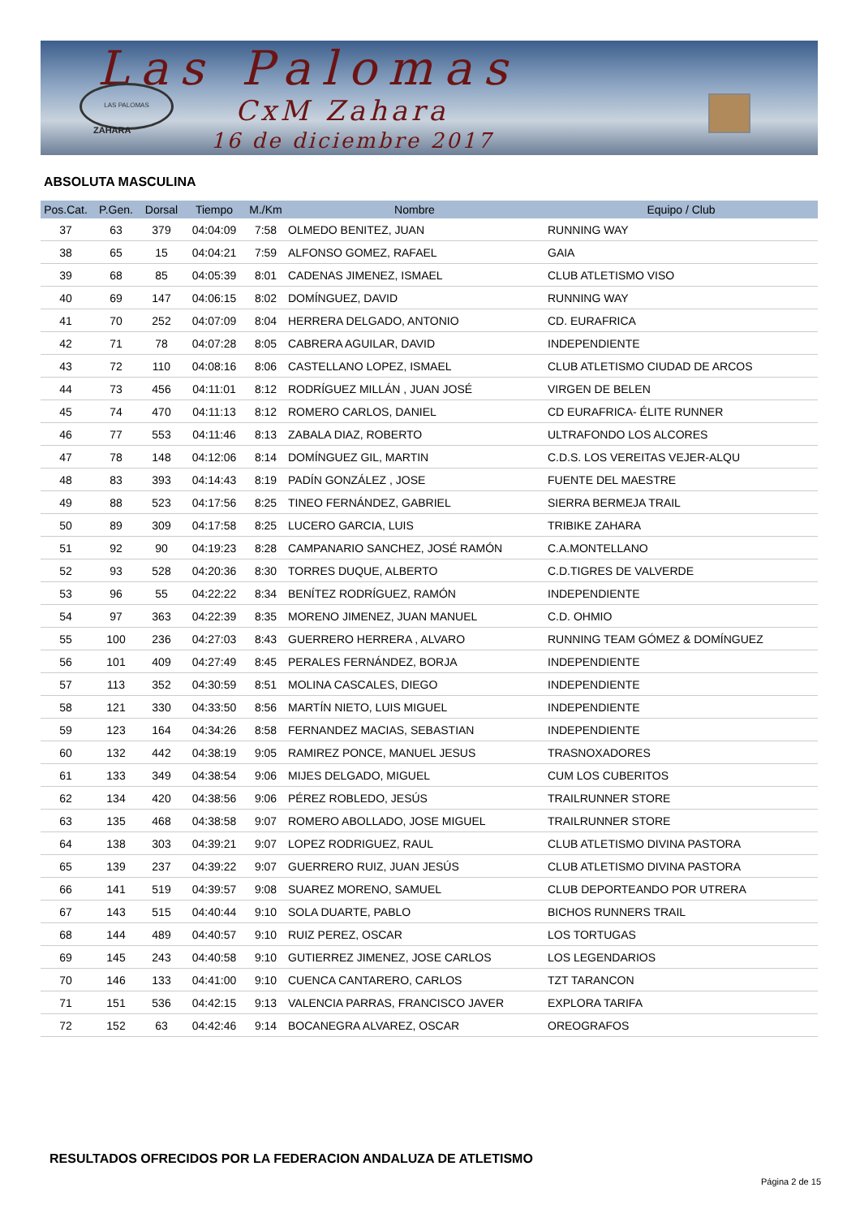Las Palomas
LAS PALOMAS
CxM Zahara
ZAHARA 16 de diciembre 2017
ABSOLUTA MASCULINA
| Pos.Cat. | P.Gen. | Dorsal | Tiempo | M./Km | Nombre | Equipo / Club |
| --- | --- | --- | --- | --- | --- | --- |
| 37 | 63 | 379 | 04:04:09 | 7:58 | OLMEDO BENITEZ, JUAN | RUNNING WAY |
| 38 | 65 | 15 | 04:04:21 | 7:59 | ALFONSO GOMEZ, RAFAEL | GAIA |
| 39 | 68 | 85 | 04:05:39 | 8:01 | CADENAS JIMENEZ, ISMAEL | CLUB ATLETISMO VISO |
| 40 | 69 | 147 | 04:06:15 | 8:02 | DOMÍNGUEZ, DAVID | RUNNING WAY |
| 41 | 70 | 252 | 04:07:09 | 8:04 | HERRERA DELGADO, ANTONIO | CD. EURAFRICA |
| 42 | 71 | 78 | 04:07:28 | 8:05 | CABRERA AGUILAR, DAVID | INDEPENDIENTE |
| 43 | 72 | 110 | 04:08:16 | 8:06 | CASTELLANO LOPEZ, ISMAEL | CLUB ATLETISMO CIUDAD DE ARCOS |
| 44 | 73 | 456 | 04:11:01 | 8:12 | RODRÍGUEZ MILLÁN , JUAN JOSÉ | VIRGEN DE BELEN |
| 45 | 74 | 470 | 04:11:13 | 8:12 | ROMERO CARLOS, DANIEL | CD EURAFRICA- ÉLITE RUNNER |
| 46 | 77 | 553 | 04:11:46 | 8:13 | ZABALA DIAZ, ROBERTO | ULTRAFONDO LOS ALCORES |
| 47 | 78 | 148 | 04:12:06 | 8:14 | DOMÍNGUEZ GIL, MARTIN | C.D.S. LOS VEREITAS VEJER-ALQU |
| 48 | 83 | 393 | 04:14:43 | 8:19 | PADÍN GONZÁLEZ , JOSE | FUENTE DEL MAESTRE |
| 49 | 88 | 523 | 04:17:56 | 8:25 | TINEO FERNÁNDEZ, GABRIEL | SIERRA BERMEJA TRAIL |
| 50 | 89 | 309 | 04:17:58 | 8:25 | LUCERO GARCIA, LUIS | TRIBIKE ZAHARA |
| 51 | 92 | 90 | 04:19:23 | 8:28 | CAMPANARIO SANCHEZ, JOSÉ RAMÓN | C.A.MONTELLANO |
| 52 | 93 | 528 | 04:20:36 | 8:30 | TORRES DUQUE, ALBERTO | C.D.TIGRES DE VALVERDE |
| 53 | 96 | 55 | 04:22:22 | 8:34 | BENÍTEZ RODRÍGUEZ, RAMÓN | INDEPENDIENTE |
| 54 | 97 | 363 | 04:22:39 | 8:35 | MORENO JIMENEZ, JUAN MANUEL | C.D. OHMIO |
| 55 | 100 | 236 | 04:27:03 | 8:43 | GUERRERO HERRERA , ALVARO | RUNNING TEAM GÓMEZ & DOMÍNGUEZ |
| 56 | 101 | 409 | 04:27:49 | 8:45 | PERALES FERNÁNDEZ, BORJA | INDEPENDIENTE |
| 57 | 113 | 352 | 04:30:59 | 8:51 | MOLINA CASCALES, DIEGO | INDEPENDIENTE |
| 58 | 121 | 330 | 04:33:50 | 8:56 | MARTÍN NIETO, LUIS MIGUEL | INDEPENDIENTE |
| 59 | 123 | 164 | 04:34:26 | 8:58 | FERNANDEZ MACIAS, SEBASTIAN | INDEPENDIENTE |
| 60 | 132 | 442 | 04:38:19 | 9:05 | RAMIREZ PONCE, MANUEL JESUS | TRASNOXADORES |
| 61 | 133 | 349 | 04:38:54 | 9:06 | MIJES DELGADO, MIGUEL | CUM LOS CUBERITOS |
| 62 | 134 | 420 | 04:38:56 | 9:06 | PÉREZ ROBLEDO, JESÚS | TRAILRUNNER STORE |
| 63 | 135 | 468 | 04:38:58 | 9:07 | ROMERO ABOLLADO, JOSE MIGUEL | TRAILRUNNER STORE |
| 64 | 138 | 303 | 04:39:21 | 9:07 | LOPEZ RODRIGUEZ, RAUL | CLUB ATLETISMO DIVINA PASTORA |
| 65 | 139 | 237 | 04:39:22 | 9:07 | GUERRERO RUIZ, JUAN JESÚS | CLUB ATLETISMO DIVINA PASTORA |
| 66 | 141 | 519 | 04:39:57 | 9:08 | SUAREZ MORENO, SAMUEL | CLUB DEPORTEANDO POR UTRERA |
| 67 | 143 | 515 | 04:40:44 | 9:10 | SOLA DUARTE, PABLO | BICHOS RUNNERS TRAIL |
| 68 | 144 | 489 | 04:40:57 | 9:10 | RUIZ PEREZ, OSCAR | LOS TORTUGAS |
| 69 | 145 | 243 | 04:40:58 | 9:10 | GUTIERREZ JIMENEZ, JOSE CARLOS | LOS LEGENDARIOS |
| 70 | 146 | 133 | 04:41:00 | 9:10 | CUENCA CANTARERO, CARLOS | TZT TARANCON |
| 71 | 151 | 536 | 04:42:15 | 9:13 | VALENCIA PARRAS, FRANCISCO JAVER | EXPLORA TARIFA |
| 72 | 152 | 63 | 04:42:46 | 9:14 | BOCANEGRA ALVAREZ, OSCAR | OREOGRAFOS |
RESULTADOS OFRECIDOS POR LA FEDERACION ANDALUZA DE ATLETISMO
Página 2 de 15